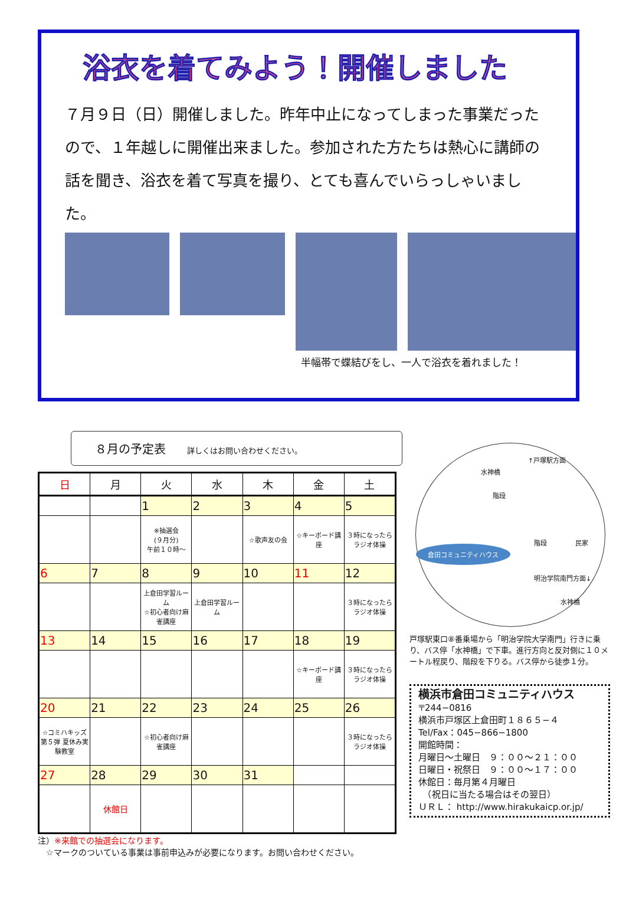浴衣を着てみよう！開催しました
７月９日（日）開催しました。昨年中止になってしまった事業だったので、１年越しに開催出来ました。参加された方たちは熱心に講師の話を聞き、浴衣を着て写真を撮り、とても喜んでいらっしゃいました。
半幅帯で蝶結びをし、一人で浴衣を着れました！
８月の予定表 詳しくはお問い合わせください。
| 日 | 月 | 火 | 水 | 木 | 金 | 土 |
| --- | --- | --- | --- | --- | --- | --- |
| | | 1 | 2 | 3 | 4 | 5 |
| | | ※抽選会 (９月分) 午前１０時～ | | ☆歌声友の会 | ☆キーボード講座 | ３時になったらラジオ体操 |
| 6 | 7 | 8 | 9 | 10 | 11 | 12 |
| | | 上倉田学習ルーム ☆初心者向け麻雀講座 | 上倉田学習ルーム | | | ３時になったらラジオ体操 |
| 13 | 14 | 15 | 16 | 17 | 18 | 19 |
| | | | | | ☆キーボード講座 | ３時になったらラジオ体操 |
| 20 | 21 | 22 | 23 | 24 | 25 | 26 |
| ☆コミハキッズ 第５弾 夏休み実験教室 | | ☆初心者向け麻雀講座 | | | | ３時になったらラジオ体操 |
| 27 | 28 | 29 | 30 | 31 | | |
| | 休館日 | | | | | |
水神橋
↑戸塚駅方面
階段
階段 民家
明治学院南門方面↓
水神橋
倉田コミュニティハウス
戸塚駅東口⑧番乗場から「明治学院大学南門」行きに乗り、バス停「水神橋」で下車。進行方向と反対側に１０メートル程戻り、階段を下りる。バス停から徒歩１分。
横浜市倉田コミュニティハウス
〒244−0816
横浜市戸塚区上倉田町１８６５−４
Tel/Fax：045−866−1800
開館時間：
月曜日～土曜日　９：００～２１：００
日曜日・祝祭日　９：００～１７：００
休館日：毎月第４月曜日
　（祝日に当たる場合はその翌日）
ＵＲＬ： http://www.hirakukaicp.or.jp/
注）※来館での抽選会になります。
　☆マークのついている事業は事前申込みが必要になります。お問い合わせください。